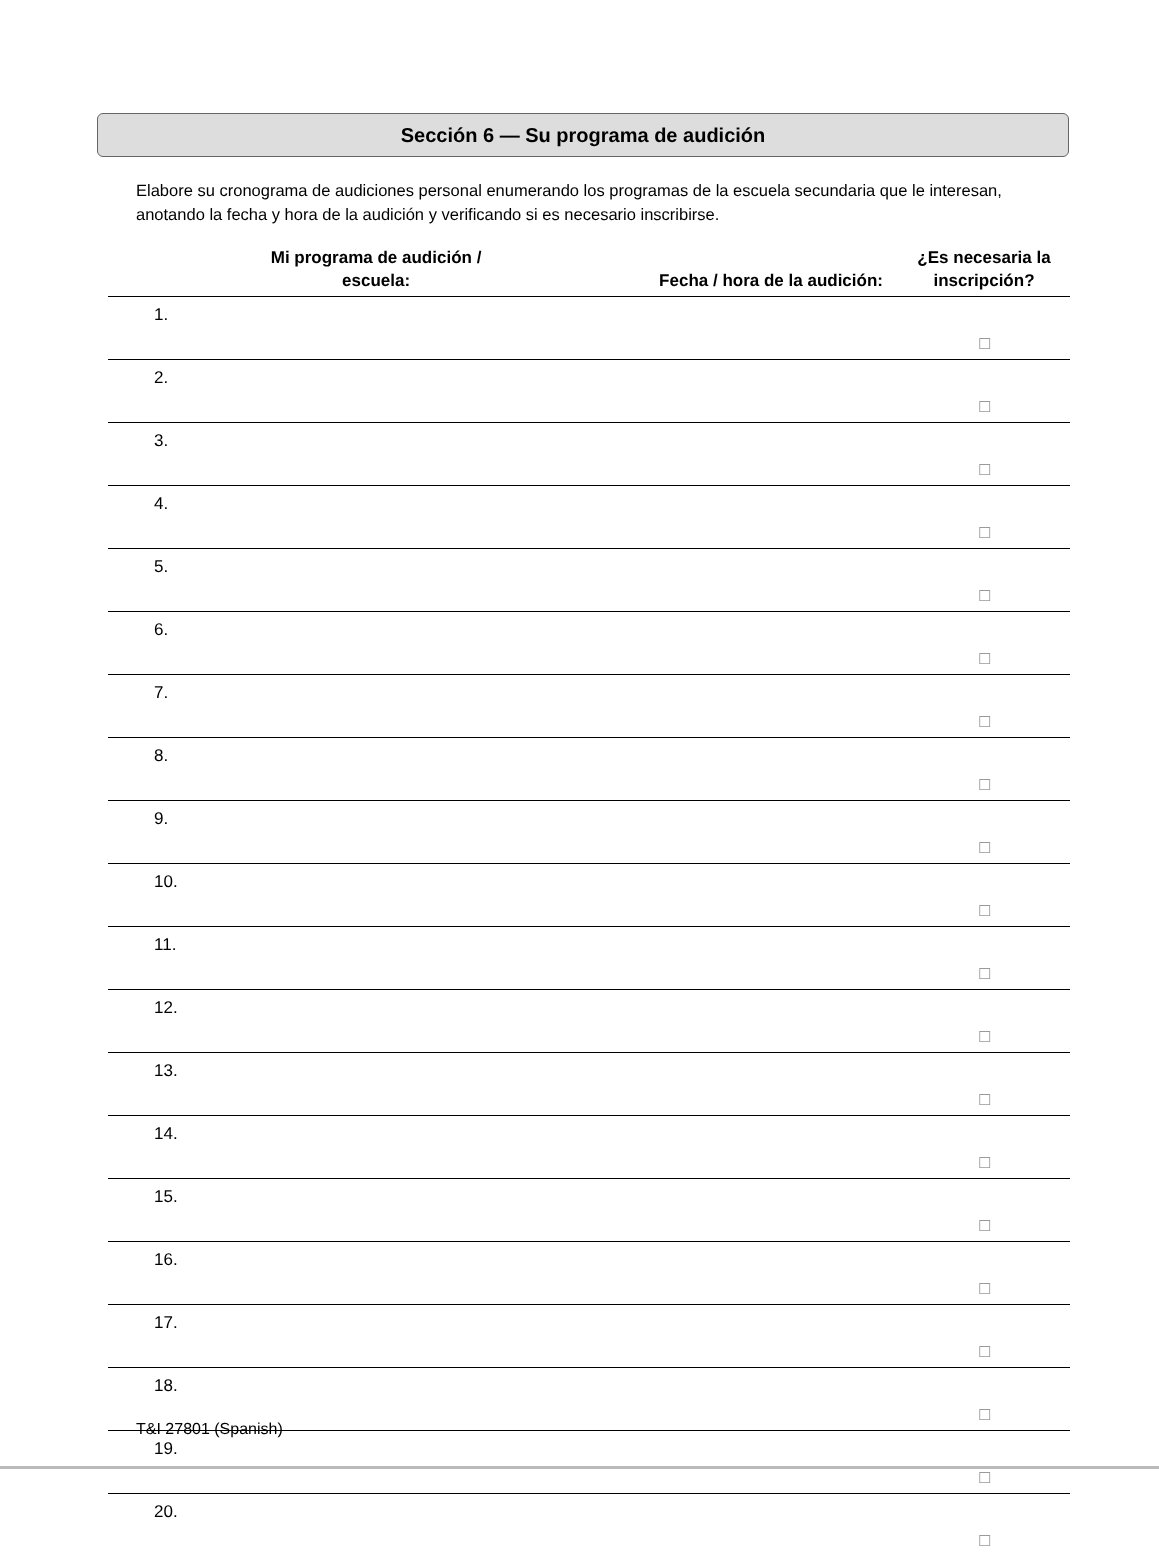Sección 6 — Su programa de audición
Elabore su cronograma de audiciones personal enumerando los programas de la escuela secundaria que le interesan, anotando la fecha y hora de la audición y verificando si es necesario inscribirse.
| Mi programa de audición / escuela: | | Fecha / hora de la audición: | ¿Es necesaria la inscripción? |
| --- | --- | --- | --- |
| 1. | | | ☐ |
| 2. | | | ☐ |
| 3. | | | ☐ |
| 4. | | | ☐ |
| 5. | | | ☐ |
| 6. | | | ☐ |
| 7. | | | ☐ |
| 8. | | | ☐ |
| 9. | | | ☐ |
| 10. | | | ☐ |
| 11. | | | ☐ |
| 12. | | | ☐ |
| 13. | | | ☐ |
| 14. | | | ☐ |
| 15. | | | ☐ |
| 16. | | | ☐ |
| 17. | | | ☐ |
| 18. | | | ☐ |
| 19. | | | ☐ |
| 20. | | | ☐ |
T&I 27801 (Spanish)